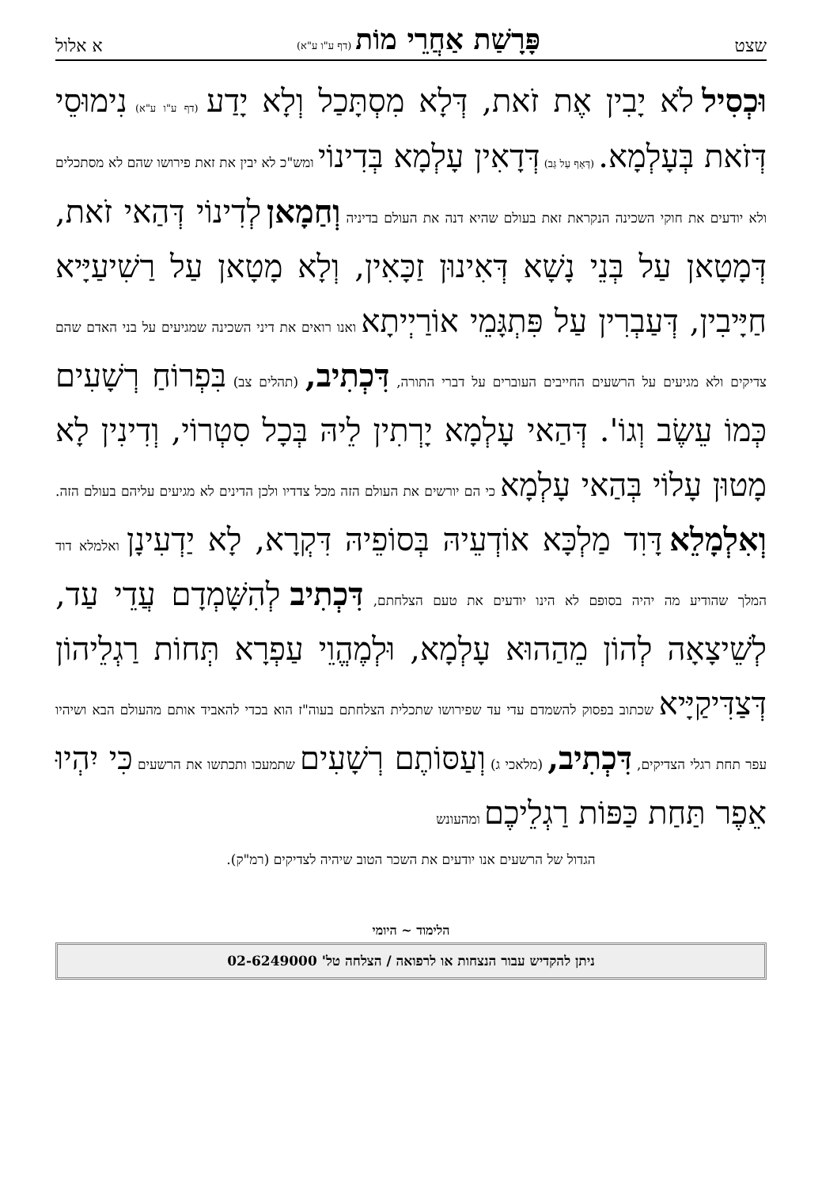שצט פָּרָשַׁת אַחֲרֵי מוֹת (דף ע"ו ע"א) א אלול
וּכְסִיל לֹא יָבִין אֶת זֹאת, דְּלָא מִסְתָּכַל וְלָא יָדַע (דף ע"ו ע"א) נִימוּסֵי דְּזֹאת בְּעָלְמָא. (דְּאַף עַל גַּב) דְּדָאִין עָלְמָא בְּדִינוֹי ומש"כ לא יבין את זאת פירושו שהם לא מסתכלים ולא יודעים את חוקי השכינה הנקראת זאת בעולם שהיא דנה את העולם בדיניה וְחַמָאן לְדִינוֹי דְּהַאי זֹאת, דְּמָטָאן עַל בְּנֵי נָשָׁא דְּאִינוּן זַכָּאִין, וְלָא מָטָאן עַל רַשִׁיעַיָּיא חַיָּיבִין, דְּעַבְרִין עַל פִּתְגָּמֵי אוֹרַיְיתָא ואנו רואים את דיני השכינה שמגיעים על בני האדם שהם צדיקים ולא מגיעים על הרשעים החייבים העוברים על דברי התורה, דִּכְתִיב, (תהלים צב) בִּפְרוֹחַ רְשָׁעִים כְּמוֹ עֵשֶׂב וְגוֹ'. דְּהַאי עָלְמָא יָרְתִין לֵיהּ בְּכָל סִטְרוֹי, וְדִינִין לָא מָטוּן עָלוֹי בְּהַאי עָלְמָא כי הם יורשים את העולם הזה מכל צדדיו ולכן הדינים לא מגיעים עליהם בעולם הזה. וְאִלְמָלֵא דָּוִד מַלְכָּא אוֹדְעֵיהּ בְּסוֹפֵיהּ דִּקְרָא, לָא יַדְעִינָן ואלמלא דוד המלך שהודיע מה יהיה בסופם לא הינו יודעים את טעם הצלחתם, דִּכְתִיב לְהִשָּׁמְדָם עֲדֵי עַד, לְשֵׁיצָאָה לְהוֹן מֵהַהוּא עָלְמָא, וּלְמֶהֱוֵי עַפְרָא תְּחוֹת רַגְלֵיהוֹן דְּצַדִּיקַיָּיא שכתוב בפסוק להשמדם עדי עד שפירושו שתכלית הצלחתם בעוה"ז הוא בכדי להאביד אותם מהעולם הבא ושיהיו עפר תחת רגלי הצדיקים, דִּכְתִיב, (מלאכי ג) וְעַסּוֹתֶם רְשָׁעִים שתמעכו ותכתשו את הרשעים כִּי יִהְיוּ אֵפֶר תַּחַת כַּפּוֹת רַגְלֵיכֶם ומהעונש
הגדול של הרשעים אנו יודעים את השכר הטוב שיהיה לצדיקים (רמ"ק).
הלימוד ~ היומי
ניתן להקדיש עבור הנצחות או לרפואה / הצלחה טל' 02-6249000